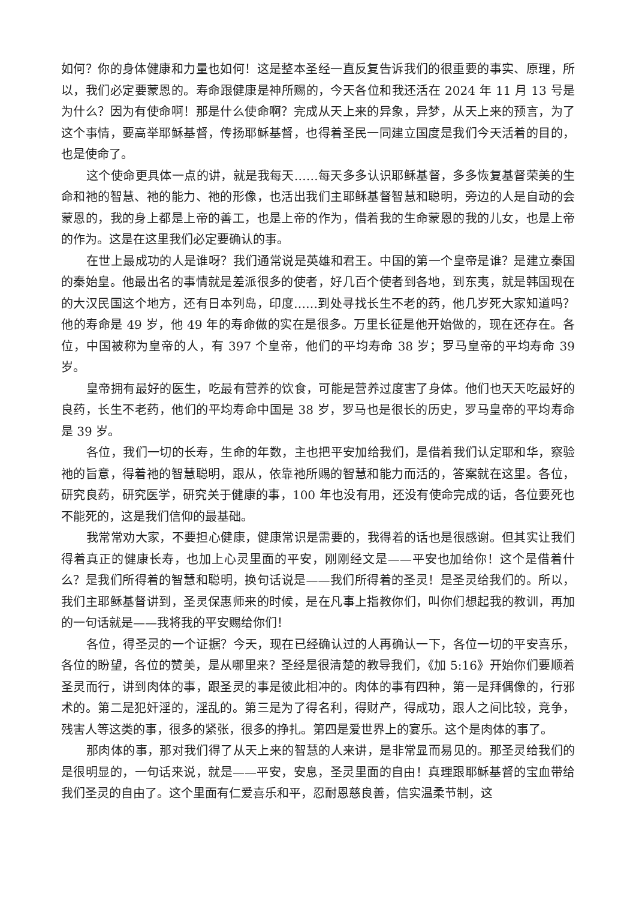如何？你的身体健康和力量也如何！这是整本圣经一直反复告诉我们的很重要的事实、原理，所以，我们必定要蒙恩的。寿命跟健康是神所赐的，今天各位和我还活在 2024 年 11 月 13 号是为什么？因为有使命啊！那是什么使命啊？完成从天上来的异象，异梦，从天上来的预言，为了这个事情，要高举耶稣基督，传扬耶稣基督，也得着圣民一同建立国度是我们今天活着的目的，也是使命了。
这个使命更具体一点的讲，就是我每天……每天多多认识耶稣基督，多多恢复基督荣美的生命和祂的智慧、祂的能力、祂的形像，也活出我们主耶稣基督智慧和聪明，旁边的人是自动的会蒙恩的，我的身上都是上帝的善工，也是上帝的作为，借着我的生命蒙恩的我的儿女，也是上帝的作为。这是在这里我们必定要确认的事。
在世上最成功的人是谁呀？我们通常说是英雄和君王。中国的第一个皇帝是谁？是建立秦国的秦始皇。他最出名的事情就是差派很多的使者，好几百个使者到各地，到东夷，就是韩国现在的大汉民国这个地方，还有日本列岛，印度……到处寻找长生不老的药，他几岁死大家知道吗？他的寿命是 49 岁，他 49 年的寿命做的实在是很多。万里长征是他开始做的，现在还存在。各位，中国被称为皇帝的人，有 397 个皇帝，他们的平均寿命 38 岁；罗马皇帝的平均寿命 39 岁。
皇帝拥有最好的医生，吃最有营养的饮食，可能是营养过度害了身体。他们也天天吃最好的良药，长生不老药，他们的平均寿命中国是 38 岁，罗马也是很长的历史，罗马皇帝的平均寿命是 39 岁。
各位，我们一切的长寿，生命的年数，主也把平安加给我们，是借着我们认定耶和华，察验祂的旨意，得着祂的智慧聪明，跟从，依靠祂所赐的智慧和能力而活的，答案就在这里。各位，研究良药，研究医学，研究关于健康的事，100 年也没有用，还没有使命完成的话，各位要死也不能死的，这是我们信仰的最基础。
我常常劝大家，不要担心健康，健康常识是需要的，我得着的话也是很感谢。但其实让我们得着真正的健康长寿，也加上心灵里面的平安，刚刚经文是——平安也加给你！这个是借着什么？是我们所得着的智慧和聪明，换句话说是——我们所得着的圣灵！是圣灵给我们的。所以，我们主耶稣基督讲到，圣灵保惠师来的时候，是在凡事上指教你们，叫你们想起我的教训，再加的一句话就是——我将我的平安赐给你们！
各位，得圣灵的一个证据？今天，现在已经确认过的人再确认一下，各位一切的平安喜乐，各位的盼望，各位的赞美，是从哪里来？圣经是很清楚的教导我们，《加 5:16》开始你们要顺着圣灵而行，讲到肉体的事，跟圣灵的事是彼此相冲的。肉体的事有四种，第一是拜偶像的，行邪术的。第二是犯奸淫的，淫乱的。第三是为了得名利，得财产，得成功，跟人之间比较，竞争，残害人等这类的事，很多的紧张，很多的挣扎。第四是爱世界上的宴乐。这个是肉体的事了。
那肉体的事，那对我们得了从天上来的智慧的人来讲，是非常显而易见的。那圣灵给我们的是很明显的，一句话来说，就是——平安，安息，圣灵里面的自由！真理跟耶稣基督的宝血带给我们圣灵的自由了。这个里面有仁爱喜乐和平，忍耐恩慈良善，信实温柔节制，这